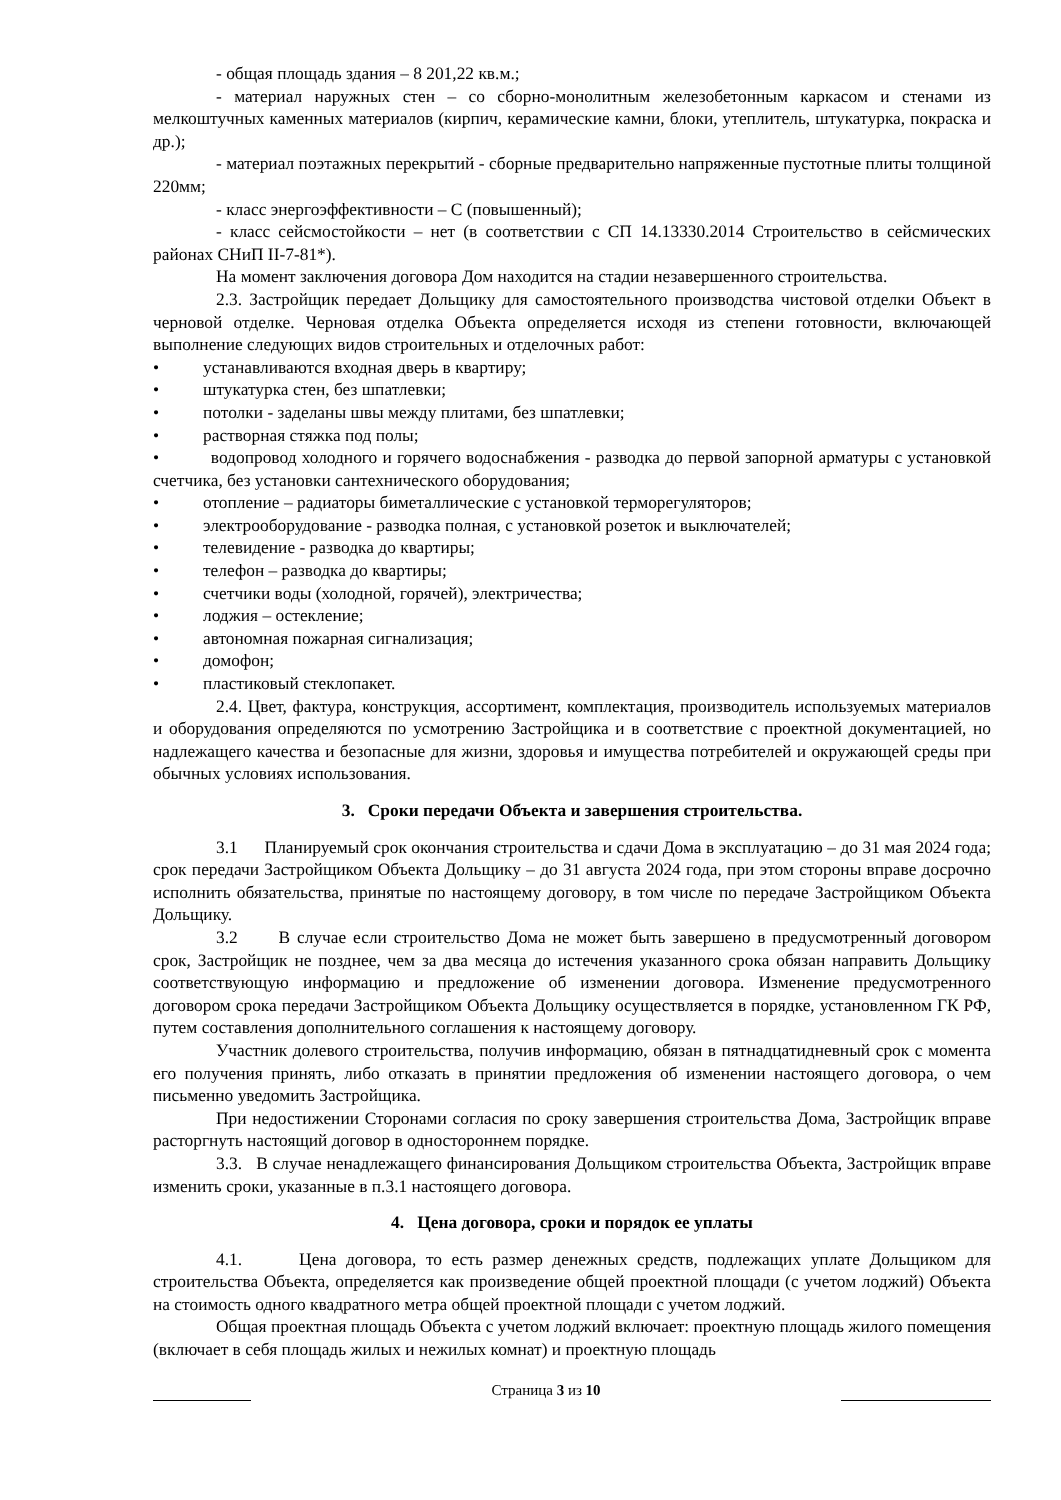- общая площадь здания – 8 201,22 кв.м.;
- материал наружных стен – со сборно-монолитным железобетонным каркасом и стенами из мелкоштучных каменных материалов (кирпич, керамические камни, блоки, утеплитель, штукатурка, покраска и др.);
- материал поэтажных перекрытий - сборные предварительно напряженные пустотные плиты толщиной 220мм;
- класс энергоэффективности – С (повышенный);
- класс сейсмостойкости – нет (в соответствии с СП 14.13330.2014 Строительство в сейсмических районах СНиП II-7-81*).
На момент заключения договора Дом находится на стадии незавершенного строительства.
2.3. Застройщик передает Дольщику для самостоятельного производства чистовой отделки Объект в черновой отделке. Черновая отделка Объекта определяется исходя из степени готовности, включающей выполнение следующих видов строительных и отделочных работ:
• устанавливаются входная дверь в квартиру;
• штукатурка стен, без шпатлевки;
• потолки - заделаны швы между плитами, без шпатлевки;
• растворная стяжка под полы;
• водопровод холодного и горячего водоснабжения - разводка до первой запорной арматуры с установкой счетчика, без установки сантехнического оборудования;
• отопление – радиаторы биметаллические с установкой терморегуляторов;
• электрооборудование - разводка полная, с установкой розеток и выключателей;
• телевидение - разводка до квартиры;
• телефон – разводка до квартиры;
• счетчики воды (холодной, горячей), электричества;
• лоджия – остекление;
• автономная пожарная сигнализация;
• домофон;
• пластиковый стеклопакет.
2.4. Цвет, фактура, конструкция, ассортимент, комплектация, производитель используемых материалов и оборудования определяются по усмотрению Застройщика и в соответствие с проектной документацией, но надлежащего качества и безопасные для жизни, здоровья и имущества потребителей и окружающей среды при обычных условиях использования.
3. Сроки передачи Объекта и завершения строительства.
3.1 Планируемый срок окончания строительства и сдачи Дома в эксплуатацию – до 31 мая 2024 года; срок передачи Застройщиком Объекта Дольщику – до 31 августа 2024 года, при этом стороны вправе досрочно исполнить обязательства, принятые по настоящему договору, в том числе по передаче Застройщиком Объекта Дольщику.
3.2 В случае если строительство Дома не может быть завершено в предусмотренный договором срок, Застройщик не позднее, чем за два месяца до истечения указанного срока обязан направить Дольщику соответствующую информацию и предложение об изменении договора. Изменение предусмотренного договором срока передачи Застройщиком Объекта Дольщику осуществляется в порядке, установленном ГК РФ, путем составления дополнительного соглашения к настоящему договору.
Участник долевого строительства, получив информацию, обязан в пятнадцатидневный срок с момента его получения принять, либо отказать в принятии предложения об изменении настоящего договора, о чем письменно уведомить Застройщика.
При недостижении Сторонами согласия по сроку завершения строительства Дома, Застройщик вправе расторгнуть настоящий договор в одностороннем порядке.
3.3. В случае ненадлежащего финансирования Дольщиком строительства Объекта, Застройщик вправе изменить сроки, указанные в п.3.1 настоящего договора.
4. Цена договора, сроки и порядок ее уплаты
4.1. Цена договора, то есть размер денежных средств, подлежащих уплате Дольщиком для строительства Объекта, определяется как произведение общей проектной площади (с учетом лоджий) Объекта на стоимость одного квадратного метра общей проектной площади с учетом лоджий.
Общая проектная площадь Объекта с учетом лоджий включает: проектную площадь жилого помещения (включает в себя площадь жилых и нежилых комнат) и проектную площадь
Страница 3 из 10